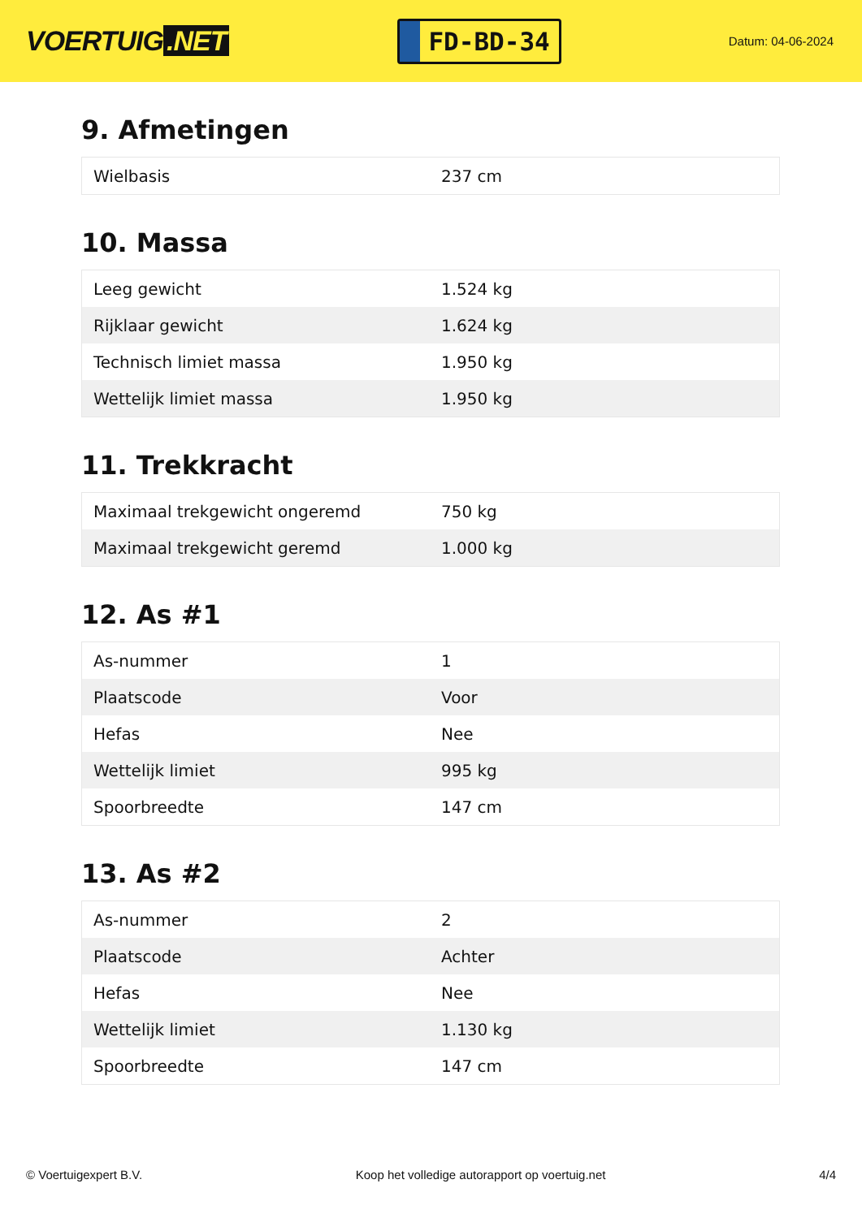VOERTUIG.NET
FD-BD-34
Datum: 04-06-2024
9. Afmetingen
| Wielbasis | 237 cm |
10. Massa
| Leeg gewicht | 1.524 kg |
| Rijklaar gewicht | 1.624 kg |
| Technisch limiet massa | 1.950 kg |
| Wettelijk limiet massa | 1.950 kg |
11. Trekkracht
| Maximaal trekgewicht ongeremd | 750 kg |
| Maximaal trekgewicht geremd | 1.000 kg |
12. As #1
| As-nummer | 1 |
| Plaatscode | Voor |
| Hefas | Nee |
| Wettelijk limiet | 995 kg |
| Spoorbreedte | 147 cm |
13. As #2
| As-nummer | 2 |
| Plaatscode | Achter |
| Hefas | Nee |
| Wettelijk limiet | 1.130 kg |
| Spoorbreedte | 147 cm |
© Voertuigexpert B.V. Koop het volledige autorapport op voertuig.net 4/4